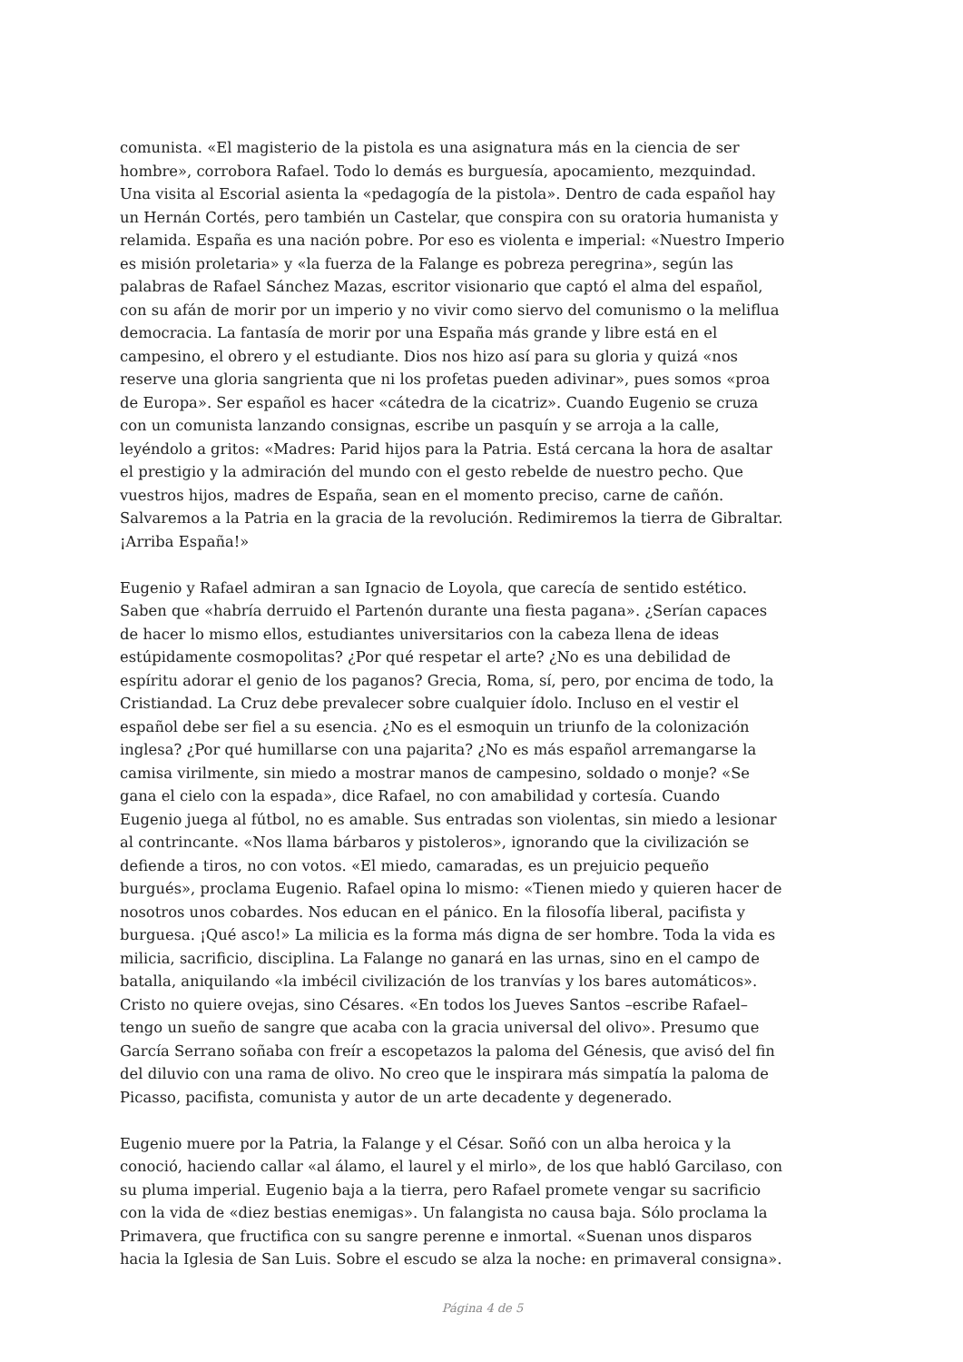comunista. «El magisterio de la pistola es una asignatura más en la ciencia de ser hombre», corrobora Rafael. Todo lo demás es burguesía, apocamiento, mezquindad. Una visita al Escorial asienta la «pedagogía de la pistola». Dentro de cada español hay un Hernán Cortés, pero también un Castelar, que conspira con su oratoria humanista y relamida. España es una nación pobre. Por eso es violenta e imperial: «Nuestro Imperio es misión proletaria» y «la fuerza de la Falange es pobreza peregrina», según las palabras de Rafael Sánchez Mazas, escritor visionario que captó el alma del español, con su afán de morir por un imperio y no vivir como siervo del comunismo o la meliflua democracia. La fantasía de morir por una España más grande y libre está en el campesino, el obrero y el estudiante. Dios nos hizo así para su gloria y quizá «nos reserve una gloria sangrienta que ni los profetas pueden adivinar», pues somos «proa de Europa». Ser español es hacer «cátedra de la cicatriz». Cuando Eugenio se cruza con un comunista lanzando consignas, escribe un pasquín y se arroja a la calle, leyéndolo a gritos: «Madres: Parid hijos para la Patria. Está cercana la hora de asaltar el prestigio y la admiración del mundo con el gesto rebelde de nuestro pecho. Que vuestros hijos, madres de España, sean en el momento preciso, carne de cañón. Salvaremos a la Patria en la gracia de la revolución. Redimiremos la tierra de Gibraltar. ¡Arriba España!»
Eugenio y Rafael admiran a san Ignacio de Loyola, que carecía de sentido estético. Saben que «habría derruido el Partenón durante una fiesta pagana». ¿Serían capaces de hacer lo mismo ellos, estudiantes universitarios con la cabeza llena de ideas estúpidamente cosmopolitas? ¿Por qué respetar el arte? ¿No es una debilidad de espíritu adorar el genio de los paganos? Grecia, Roma, sí, pero, por encima de todo, la Cristiandad. La Cruz debe prevalecer sobre cualquier ídolo. Incluso en el vestir el español debe ser fiel a su esencia. ¿No es el esmoquin un triunfo de la colonización inglesa? ¿Por qué humillarse con una pajarita? ¿No es más español arremangarse la camisa virilmente, sin miedo a mostrar manos de campesino, soldado o monje? «Se gana el cielo con la espada», dice Rafael, no con amabilidad y cortesía. Cuando Eugenio juega al fútbol, no es amable. Sus entradas son violentas, sin miedo a lesionar al contrincante. «Nos llama bárbaros y pistoleros», ignorando que la civilización se defiende a tiros, no con votos. «El miedo, camaradas, es un prejuicio pequeño burgués», proclama Eugenio. Rafael opina lo mismo: «Tienen miedo y quieren hacer de nosotros unos cobardes. Nos educan en el pánico. En la filosofía liberal, pacifista y burguesa. ¡Qué asco!» La milicia es la forma más digna de ser hombre. Toda la vida es milicia, sacrificio, disciplina. La Falange no ganará en las urnas, sino en el campo de batalla, aniquilando «la imbécil civilización de los tranvías y los bares automáticos». Cristo no quiere ovejas, sino Césares. «En todos los Jueves Santos –escribe Rafael– tengo un sueño de sangre que acaba con la gracia universal del olivo». Presumo que García Serrano soñaba con freír a escopetazos la paloma del Génesis, que avisó del fin del diluvio con una rama de olivo. No creo que le inspirara más simpatía la paloma de Picasso, pacifista, comunista y autor de un arte decadente y degenerado.
Eugenio muere por la Patria, la Falange y el César. Soñó con un alba heroica y la conoció, haciendo callar «al álamo, el laurel y el mirlo», de los que habló Garcilaso, con su pluma imperial. Eugenio baja a la tierra, pero Rafael promete vengar su sacrificio con la vida de «diez bestias enemigas». Un falangista no causa baja. Sólo proclama la Primavera, que fructifica con su sangre perenne e inmortal. «Suenan unos disparos hacia la Iglesia de San Luis. Sobre el escudo se alza la noche: en primaveral consigna».
Página 4 de 5